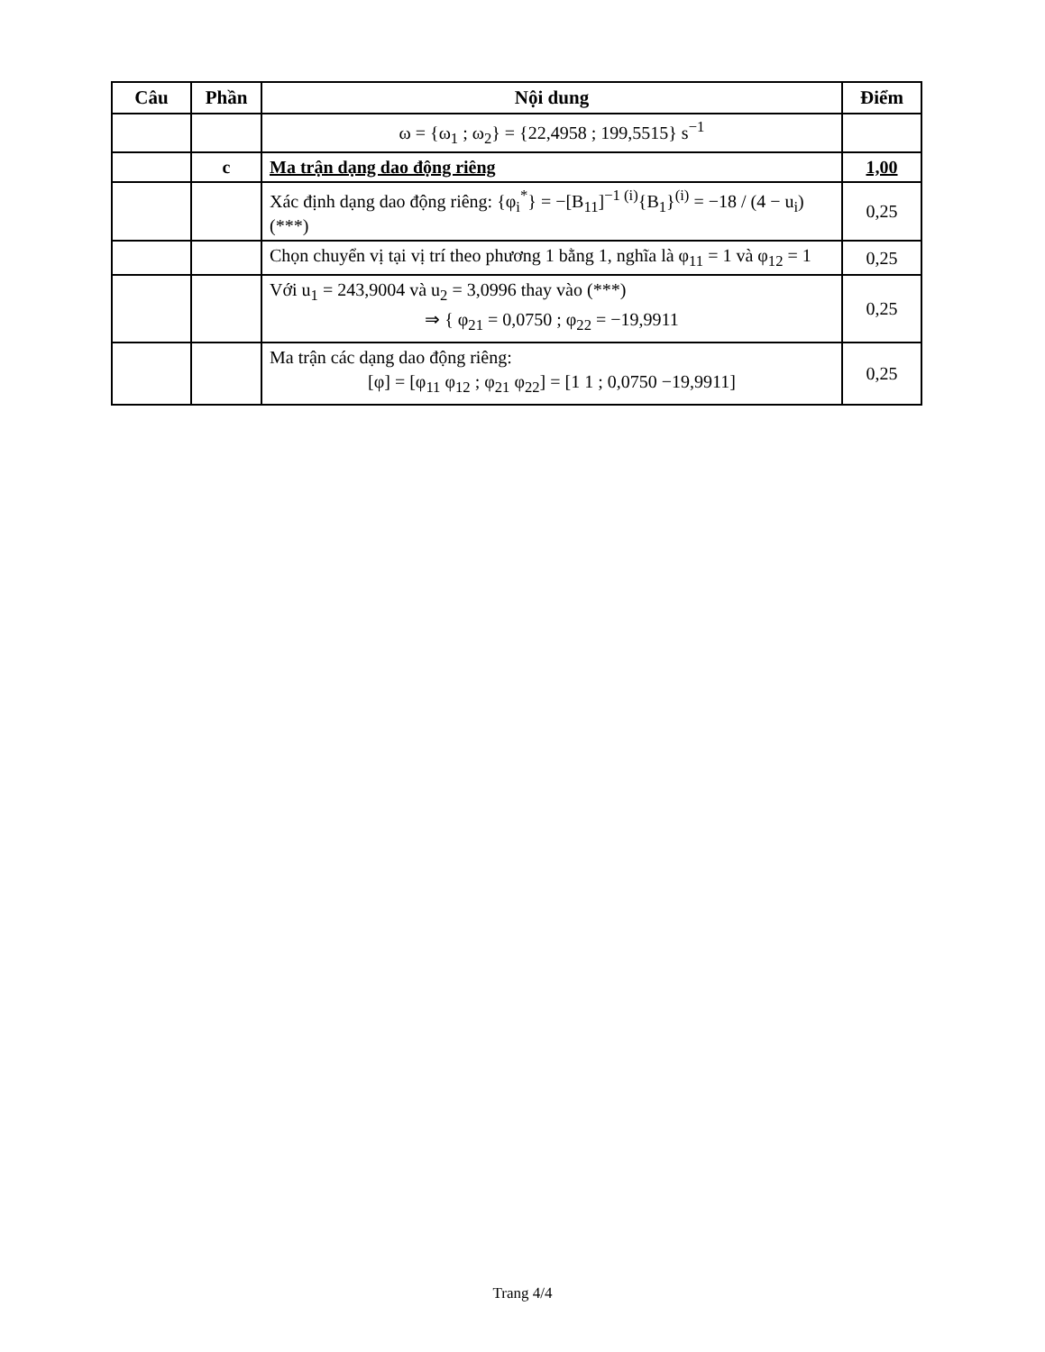| Câu | Phần | Nội dung | Điểm |
| --- | --- | --- | --- |
| | | ω = {ω<sub>1</sub> ; ω<sub>2</sub>} = {22,4958 ; 199,5515} s<sup>−1</sup> | |
| | c | Ma trận dạng dao động riêng | 1,00 |
| | | Xác định dạng dao động riêng: {φ<sub>i</sub><sup>*</sup>} = −[B<sub>11</sub>]<sup>−1 (i)</sup>{B<sub>1</sub>}<sup>(i)</sup> = −18 / (4 − u<sub>i</sub>) (***) | 0,25 |
| | | Chọn chuyển vị tại vị trí theo phương 1 bằng 1, nghĩa là φ<sub>11</sub> = 1 và φ<sub>12</sub> = 1 | 0,25 |
| | | Với u<sub>1</sub> = 243,9004 và u<sub>2</sub> = 3,0996 thay vào (***) ⇒ { φ<sub>21</sub> = 0,0750 ; φ<sub>22</sub> = −19,9911 | 0,25 |
| | | Ma trận các dạng dao động riêng: [φ] = [φ<sub>11</sub> φ<sub>12</sub> ; φ<sub>21</sub> φ<sub>22</sub>] = [1 1 ; 0,0750 −19,9911] | 0,25 |
Trang 4/4